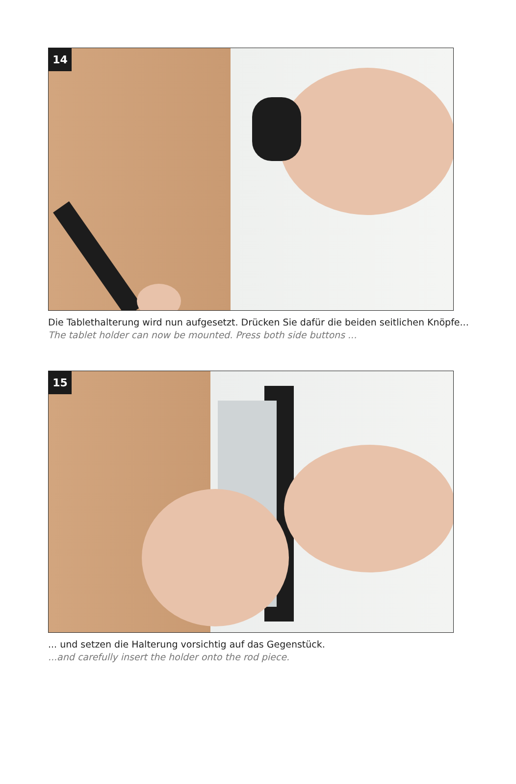14
Die Tablethalterung wird nun aufgesetzt. Drücken Sie dafür die beiden seitlichen Knöpfe...
The tablet holder can now be mounted. Press both side buttons ...
15
... und setzen die Halterung vorsichtig auf das Gegenstück.
...and carefully insert the holder onto the rod piece.